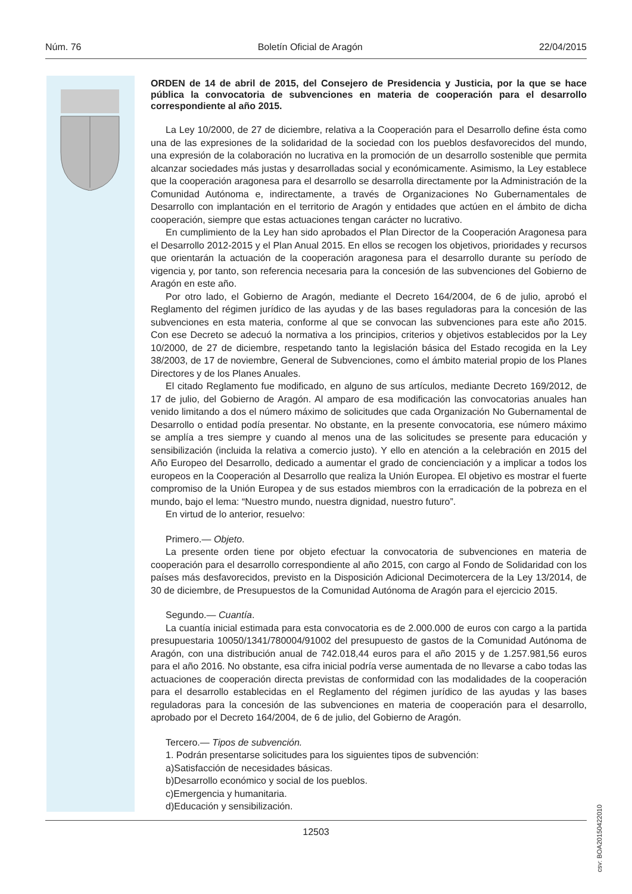Núm. 76 Boletín Oficial de Aragón 22/04/2015
ORDEN de 14 de abril de 2015, del Consejero de Presidencia y Justicia, por la que se hace pública la convocatoria de subvenciones en materia de cooperación para el desarrollo correspondiente al año 2015.
La Ley 10/2000, de 27 de diciembre, relativa a la Cooperación para el Desarrollo define ésta como una de las expresiones de la solidaridad de la sociedad con los pueblos desfavorecidos del mundo, una expresión de la colaboración no lucrativa en la promoción de un desarrollo sostenible que permita alcanzar sociedades más justas y desarrolladas social y económicamente. Asimismo, la Ley establece que la cooperación aragonesa para el desarrollo se desarrolla directamente por la Administración de la Comunidad Autónoma e, indirectamente, a través de Organizaciones No Gubernamentales de Desarrollo con implantación en el territorio de Aragón y entidades que actúen en el ámbito de dicha cooperación, siempre que estas actuaciones tengan carácter no lucrativo.
En cumplimiento de la Ley han sido aprobados el Plan Director de la Cooperación Aragonesa para el Desarrollo 2012-2015 y el Plan Anual 2015. En ellos se recogen los objetivos, prioridades y recursos que orientarán la actuación de la cooperación aragonesa para el desarrollo durante su período de vigencia y, por tanto, son referencia necesaria para la concesión de las subvenciones del Gobierno de Aragón en este año.
Por otro lado, el Gobierno de Aragón, mediante el Decreto 164/2004, de 6 de julio, aprobó el Reglamento del régimen jurídico de las ayudas y de las bases reguladoras para la concesión de las subvenciones en esta materia, conforme al que se convocan las subvenciones para este año 2015. Con ese Decreto se adecuó la normativa a los principios, criterios y objetivos establecidos por la Ley 10/2000, de 27 de diciembre, respetando tanto la legislación básica del Estado recogida en la Ley 38/2003, de 17 de noviembre, General de Subvenciones, como el ámbito material propio de los Planes Directores y de los Planes Anuales.
El citado Reglamento fue modificado, en alguno de sus artículos, mediante Decreto 169/2012, de 17 de julio, del Gobierno de Aragón. Al amparo de esa modificación las convocatorias anuales han venido limitando a dos el número máximo de solicitudes que cada Organización No Gubernamental de Desarrollo o entidad podía presentar. No obstante, en la presente convocatoria, ese número máximo se amplía a tres siempre y cuando al menos una de las solicitudes se presente para educación y sensibilización (incluida la relativa a comercio justo). Y ello en atención a la celebración en 2015 del Año Europeo del Desarrollo, dedicado a aumentar el grado de concienciación y a implicar a todos los europeos en la Cooperación al Desarrollo que realiza la Unión Europea. El objetivo es mostrar el fuerte compromiso de la Unión Europea y de sus estados miembros con la erradicación de la pobreza en el mundo, bajo el lema: “Nuestro mundo, nuestra dignidad, nuestro futuro”.
En virtud de lo anterior, resuelvo:
Primero.— Objeto.
La presente orden tiene por objeto efectuar la convocatoria de subvenciones en materia de cooperación para el desarrollo correspondiente al año 2015, con cargo al Fondo de Solidaridad con los países más desfavorecidos, previsto en la Disposición Adicional Decimotercera de la Ley 13/2014, de 30 de diciembre, de Presupuestos de la Comunidad Autónoma de Aragón para el ejercicio 2015.
Segundo.— Cuantía.
La cuantía inicial estimada para esta convocatoria es de 2.000.000 de euros con cargo a la partida presupuestaria 10050/1341/780004/91002 del presupuesto de gastos de la Comunidad Autónoma de Aragón, con una distribución anual de 742.018,44 euros para el año 2015 y de 1.257.981,56 euros para el año 2016. No obstante, esa cifra inicial podría verse aumentada de no llevarse a cabo todas las actuaciones de cooperación directa previstas de conformidad con las modalidades de la cooperación para el desarrollo establecidas en el Reglamento del régimen jurídico de las ayudas y las bases reguladoras para la concesión de las subvenciones en materia de cooperación para el desarrollo, aprobado por el Decreto 164/2004, de 6 de julio, del Gobierno de Aragón.
Tercero.— Tipos de subvención.
1. Podrán presentarse solicitudes para los siguientes tipos de subvención:
a)Satisfacción de necesidades básicas.
b)Desarrollo económico y social de los pueblos.
c)Emergencia y humanitaria.
d)Educación y sensibilización.
csv: BOA20150422010
12503